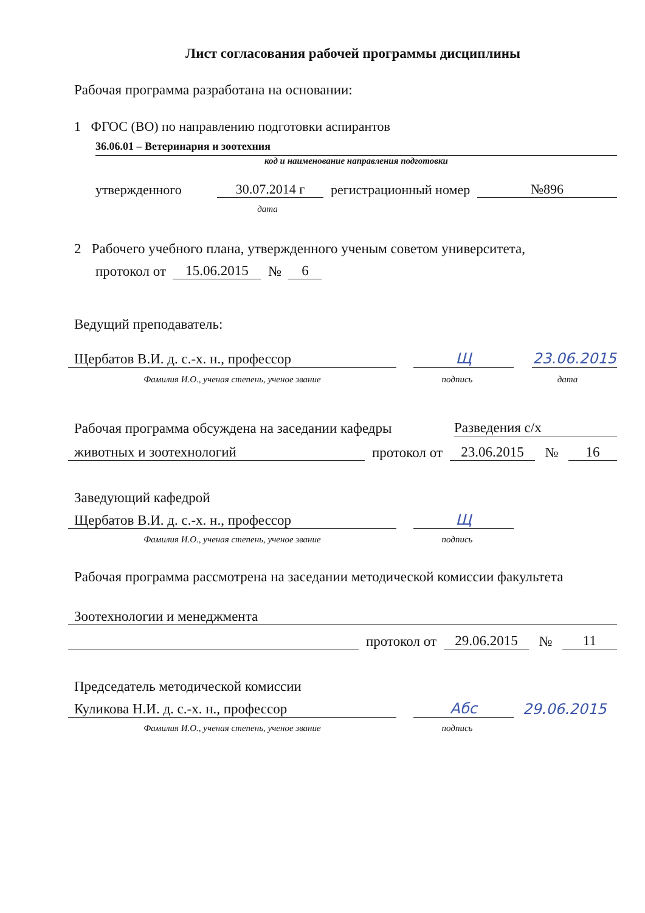Лист согласования рабочей программы дисциплины
Рабочая программа разработана на основании:
1 ФГОС (ВО) по направлению подготовки аспирантов
36.06.01 – Ветеринария и зоотехния
код и наименование направления подготовки
утвержденного 30.07.2014 г регистрационный номер №896
дата
2 Рабочего учебного плана, утвержденного ученым советом университета,
протокол от 15.06.2015 № 6
Ведущий преподаватель:
Щербатов В.И. д. с.-х. н., профессор Щ 23.06.2015
Фамилия И.О., ученая степень, ученое звание подпись дата
Рабочая программа обсуждена на заседании кафедры Разведения с/х
животных и зоотехнологий протокол от 23.06.2015 № 16
Заведующий кафедрой
Щербатов В.И. д. с.-х. н., профессор Щ
Фамилия И.О., ученая степень, ученое звание подпись
Рабочая программа рассмотрена на заседании методической комиссии факультета
Зоотехнологии и менеджмента
протокол от 29.06.2015 № 11
Председатель методической комиссии
Куликова Н.И. д. с.-х. н., профессор Абс 29.06.2015
Фамилия И.О., ученая степень, ученое звание подпись